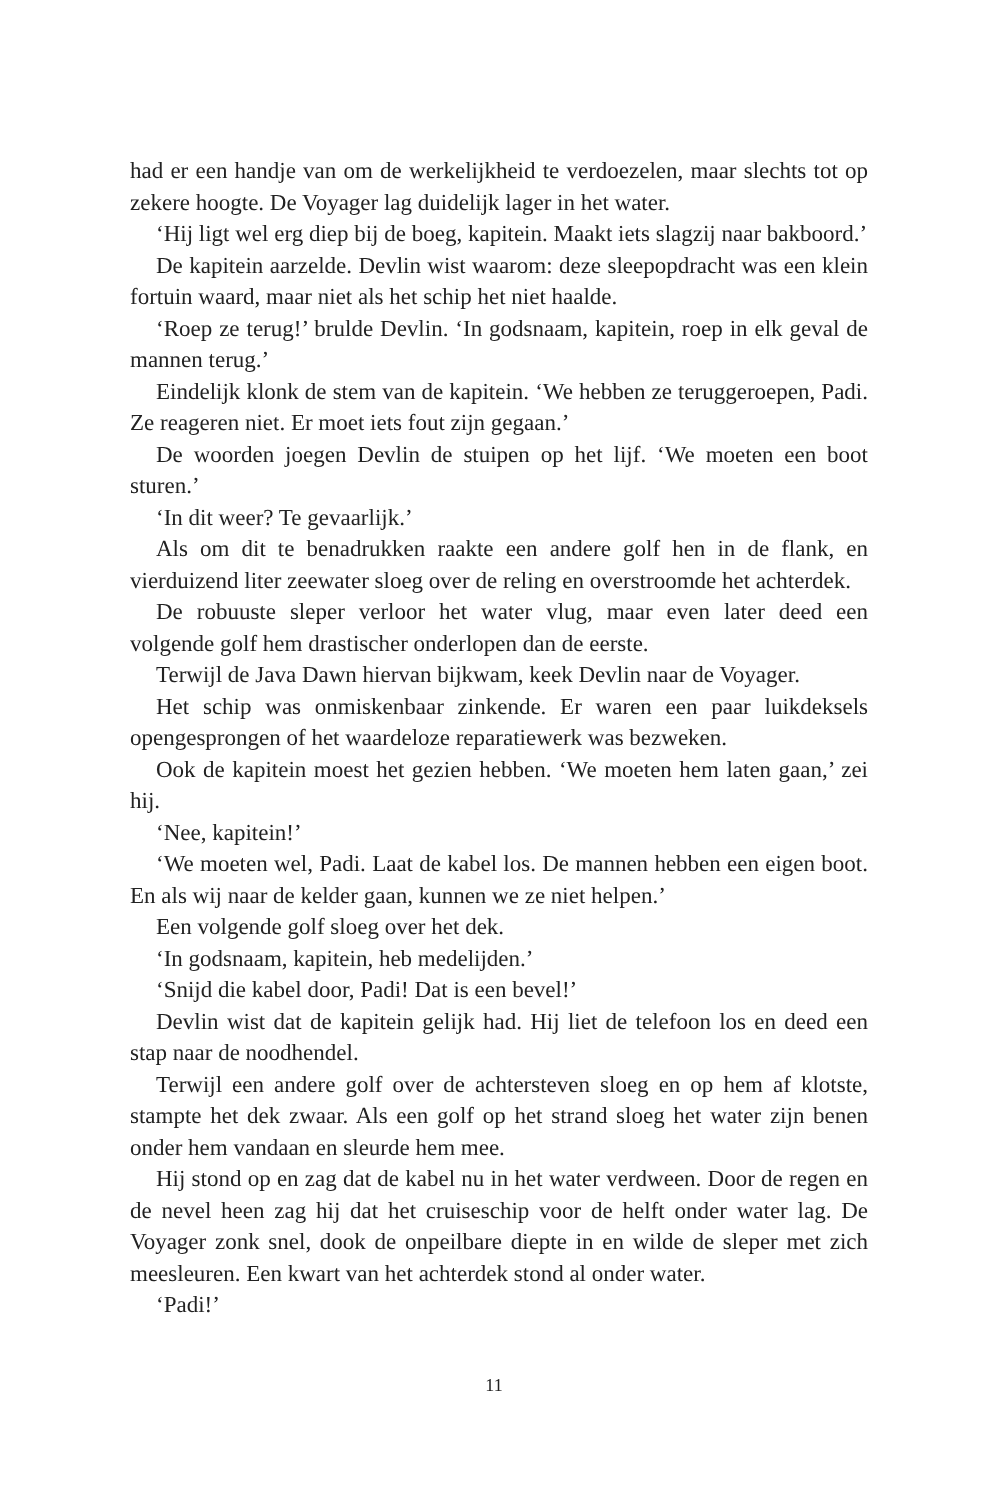had er een handje van om de werkelijkheid te verdoezelen, maar slechts tot op zekere hoogte. De Voyager lag duidelijk lager in het water.
‘Hij ligt wel erg diep bij de boeg, kapitein. Maakt iets slagzij naar bakboord.’
De kapitein aarzelde. Devlin wist waarom: deze sleepopdracht was een klein fortuin waard, maar niet als het schip het niet haalde.
‘Roep ze terug!’ brulde Devlin. ‘In godsnaam, kapitein, roep in elk geval de mannen terug.’
Eindelijk klonk de stem van de kapitein. ‘We hebben ze teruggeroepen, Padi. Ze reageren niet. Er moet iets fout zijn gegaan.’
De woorden joegen Devlin de stuipen op het lijf. ‘We moeten een boot sturen.’
‘In dit weer? Te gevaarlijk.’
Als om dit te benadrukken raakte een andere golf hen in de flank, en vierduizend liter zeewater sloeg over de reling en overstroomde het achterdek.
De robuuste sleper verloor het water vlug, maar even later deed een volgende golf hem drastischer onderlopen dan de eerste.
Terwijl de Java Dawn hiervan bijkwam, keek Devlin naar de Voyager.
Het schip was onmiskenbaar zinkende. Er waren een paar luikdeksels opengesprongen of het waardeloze reparatiewerk was bezweken.
Ook de kapitein moest het gezien hebben. ‘We moeten hem laten gaan,’ zei hij.
‘Nee, kapitein!’
‘We moeten wel, Padi. Laat de kabel los. De mannen hebben een eigen boot. En als wij naar de kelder gaan, kunnen we ze niet helpen.’
Een volgende golf sloeg over het dek.
‘In godsnaam, kapitein, heb medelijden.’
‘Snijd die kabel door, Padi! Dat is een bevel!’
Devlin wist dat de kapitein gelijk had. Hij liet de telefoon los en deed een stap naar de noodhendel.
Terwijl een andere golf over de achtersteven sloeg en op hem af klotste, stampte het dek zwaar. Als een golf op het strand sloeg het water zijn benen onder hem vandaan en sleurde hem mee.
Hij stond op en zag dat de kabel nu in het water verdween. Door de regen en de nevel heen zag hij dat het cruiseschip voor de helft onder water lag. De Voyager zonk snel, dook de onpeilbare diepte in en wilde de sleper met zich meesleuren. Een kwart van het achterdek stond al onder water.
‘Padi!’
11